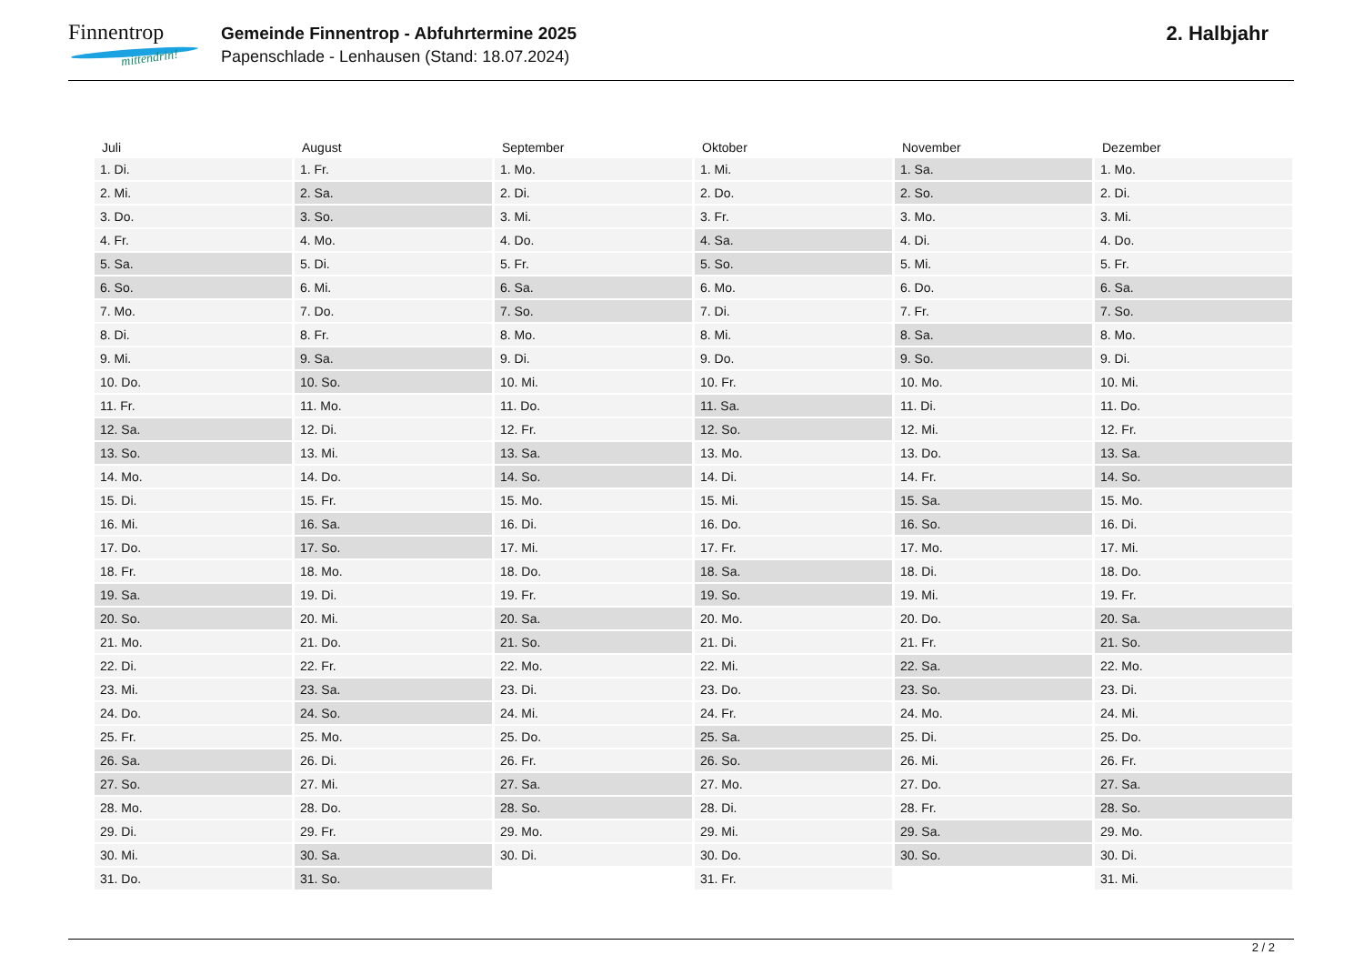Finnentrop
mittendrin!
Gemeinde Finnentrop - Abfuhrtermine 2025
Papenschlade - Lenhausen (Stand: 18.07.2024)
2. Halbjahr
| Juli | August | September | Oktober | November | Dezember |
| --- | --- | --- | --- | --- | --- |
| 1. Di. | 1. Fr. | 1. Mo. | 1. Mi. | 1. Sa. | 1. Mo. |
| 2. Mi. | 2. Sa. | 2. Di. | 2. Do. | 2. So. | 2. Di. |
| 3. Do. | 3. So. | 3. Mi. | 3. Fr. | 3. Mo. | 3. Mi. |
| 4. Fr. | 4. Mo. | 4. Do. | 4. Sa. | 4. Di. | 4. Do. |
| 5. Sa. | 5. Di. | 5. Fr. | 5. So. | 5. Mi. | 5. Fr. |
| 6. So. | 6. Mi. | 6. Sa. | 6. Mo. | 6. Do. | 6. Sa. |
| 7. Mo. | 7. Do. | 7. So. | 7. Di. | 7. Fr. | 7. So. |
| 8. Di. | 8. Fr. | 8. Mo. | 8. Mi. | 8. Sa. | 8. Mo. |
| 9. Mi. | 9. Sa. | 9. Di. | 9. Do. | 9. So. | 9. Di. |
| 10. Do. | 10. So. | 10. Mi. | 10. Fr. | 10. Mo. | 10. Mi. |
| 11. Fr. | 11. Mo. | 11. Do. | 11. Sa. | 11. Di. | 11. Do. |
| 12. Sa. | 12. Di. | 12. Fr. | 12. So. | 12. Mi. | 12. Fr. |
| 13. So. | 13. Mi. | 13. Sa. | 13. Mo. | 13. Do. | 13. Sa. |
| 14. Mo. | 14. Do. | 14. So. | 14. Di. | 14. Fr. | 14. So. |
| 15. Di. | 15. Fr. | 15. Mo. | 15. Mi. | 15. Sa. | 15. Mo. |
| 16. Mi. | 16. Sa. | 16. Di. | 16. Do. | 16. So. | 16. Di. |
| 17. Do. | 17. So. | 17. Mi. | 17. Fr. | 17. Mo. | 17. Mi. |
| 18. Fr. | 18. Mo. | 18. Do. | 18. Sa. | 18. Di. | 18. Do. |
| 19. Sa. | 19. Di. | 19. Fr. | 19. So. | 19. Mi. | 19. Fr. |
| 20. So. | 20. Mi. | 20. Sa. | 20. Mo. | 20. Do. | 20. Sa. |
| 21. Mo. | 21. Do. | 21. So. | 21. Di. | 21. Fr. | 21. So. |
| 22. Di. | 22. Fr. | 22. Mo. | 22. Mi. | 22. Sa. | 22. Mo. |
| 23. Mi. | 23. Sa. | 23. Di. | 23. Do. | 23. So. | 23. Di. |
| 24. Do. | 24. So. | 24. Mi. | 24. Fr. | 24. Mo. | 24. Mi. |
| 25. Fr. | 25. Mo. | 25. Do. | 25. Sa. | 25. Di. | 25. Do. |
| 26. Sa. | 26. Di. | 26. Fr. | 26. So. | 26. Mi. | 26. Fr. |
| 27. So. | 27. Mi. | 27. Sa. | 27. Mo. | 27. Do. | 27. Sa. |
| 28. Mo. | 28. Do. | 28. So. | 28. Di. | 28. Fr. | 28. So. |
| 29. Di. | 29. Fr. | 29. Mo. | 29. Mi. | 29. Sa. | 29. Mo. |
| 30. Mi. | 30. Sa. | 30. Di. | 30. Do. | 30. So. | 30. Di. |
| 31. Do. | 31. So. | | 31. Fr. | | 31. Mi. |
2 / 2